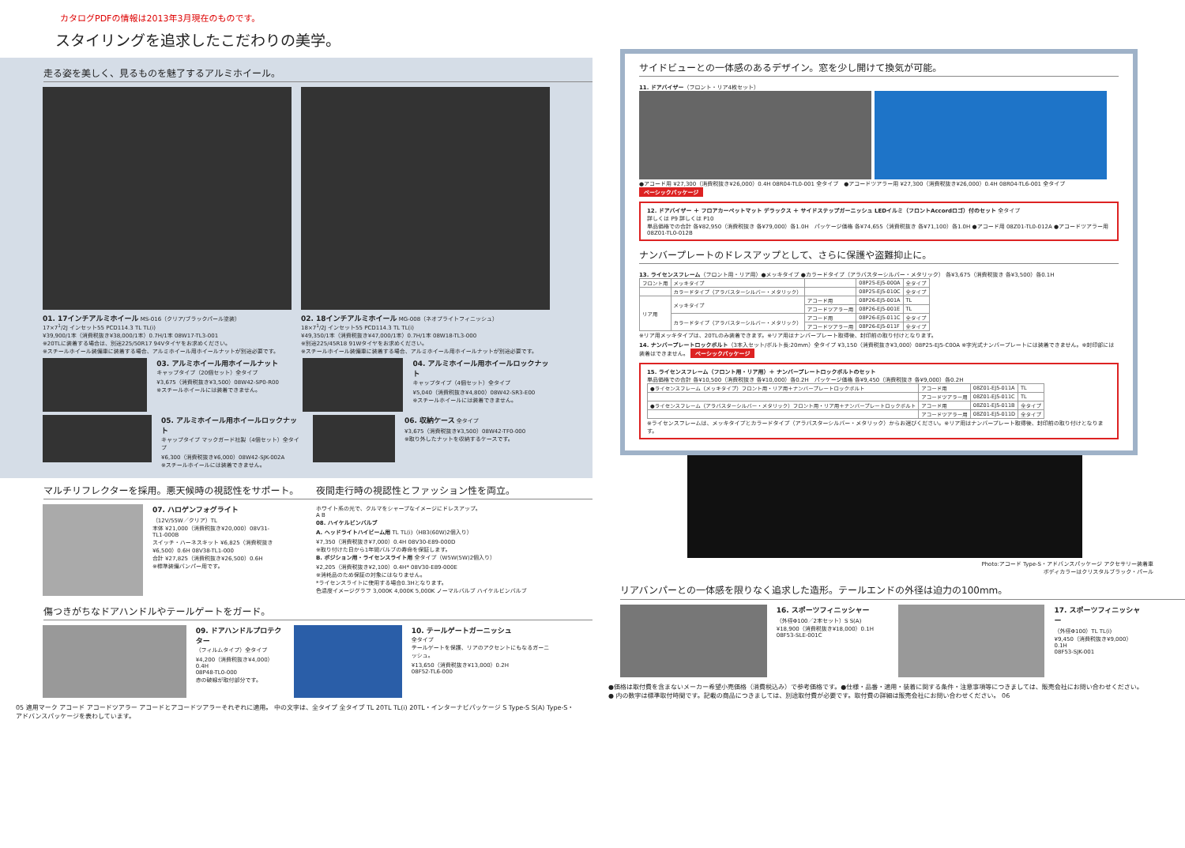カタログPDFの情報は2013年3月現在のものです。
スタイリングを追求したこだわりの美学。
走る姿を美しく、見るものを魅了するアルミホイール。
01. 17インチアルミホイール MS-016（クリア/ブラックパール塗装）
17×7<sup>1</sup>/2J インセット55 PCD114.3 TL TL(i)
¥39,900/1本（消費税抜き¥38,000/1本）0.7H/1本 08W17-TL3-001
※20TLに装着する場合は、別途225/50R17 94Vタイヤをお求めください。
※スチールホイール装備車に装着する場合、アルミホイール用ホイールナットが別途必要です。
02. 18インチアルミホイール MG-008（ネオプライトフィニッシュ）
18×7<sup>1</sup>/2J インセット55 PCD114.3 TL TL(i)
¥49,350/1本（消費税抜き¥47,000/1本）0.7H/1本 08W18-TL3-000
※別途225/45R18 91Wタイヤをお求めください。
※スチールホイール装備車に装着する場合、アルミホイール用ホイールナットが別途必要です。
03. アルミホイール用ホイールナット
キャップタイプ（20個セット）全タイプ
¥3,675（消費税抜き¥3,500）08W42-SP0-R00
※スチールホイールには装着できません。
04. アルミホイール用ホイールロックナット
キャップタイプ（4個セット）全タイプ
¥5,040（消費税抜き¥4,800）08W42-SR3-E00
※スチールホイールには装着できません。
05. アルミホイール用ホイールロックナット
キャップタイプ マックガード社製（4個セット）全タイプ
¥6,300（消費税抜き¥6,000）08W42-SJK-002A
※スチールホイールには装着できません。
06. 収納ケース 全タイプ
¥3,675（消費税抜き¥3,500）08W42-TF0-000
※取り外したナットを収納するケースです。
マルチリフレクターを採用。悪天候時の視認性をサポート。
07. ハロゲンフォグライト
（12V/55W／クリア）TL
本体 ¥21,000（消費税抜き¥20,000）08V31-TL1-000B
スイッチ・ハーネスキット ¥6,825（消費税抜き¥6,500）0.6H 08V38-TL1-000
合計 ¥27,825（消費税抜き¥26,500）0.6H
※標準装備バンパー用です。
夜間走行時の視認性とファッション性を両立。
ホワイト系の光で、クルマをシャープなイメージにドレスアップ。
A B
08. ハイケルビンバルブ
A. ヘッドライトハイビーム用 TL TL(i)（HB3(60W)2個入り）
¥7,350（消費税抜き¥7,000）0.4H 08V30-E89-000D
※取り付けた日から1年間バルブの寿命を保証します。
B. ポジション用・ライセンスライト用 全タイプ（W5W(5W)2個入り）
¥2,205（消費税抜き¥2,100）0.4H* 08V30-E89-000E
※消耗品のため保証の対象にはなりません。
*ライセンスライトに使用する場合0.3Hとなります。
色温度イメージグラフ 3,000K 4,000K 5,000K ノーマルバルブ ハイケルビンバルブ
傷つきがちなドアハンドルやテールゲートをガード。
09. ドアハンドルプロテクター
（フィルムタイプ）全タイプ
¥4,200（消費税抜き¥4,000）0.4H
08P48-TL0-000
赤の破線が取付部分です。
10. テールゲートガーニッシュ
全タイプ
テールゲートを保護、リアのアクセントにもなるガーニッシュ。
¥13,650（消費税抜き¥13,000）0.2H
08F52-TL6-000
05 適用マーク アコード アコードツアラー アコードとアコードツアラーそれぞれに適用。 中の文字は、全タイプ 全タイプ TL 20TL TL(i) 20TL・インターナビパッケージ S Type-S S(A) Type-S・アドバンスパッケージを表わしています。
サイドビューとの一体感のあるデザイン。窓を少し開けて換気が可能。
11. ドアバイザー（フロント・リア4枚セット）
●アコード用 ¥27,300（消費税抜き¥26,000）0.4H 08R04-TL0-001 全タイプ　●アコードツアラー用 ¥27,300（消費税抜き¥26,000）0.4H 08R04-TL6-001 全タイプ
ベーシックパッケージ
12. ドアバイザー ＋ フロアカーペットマット デラックス ＋ サイドステップガーニッシュ LEDイルミ（フロントAccordロゴ）付のセット 全タイプ
詳しくは P9 詳しくは P10
単品価格での合計 各¥82,950（消費税抜き 各¥79,000）各1.0H　パッケージ価格 各¥74,655（消費税抜き 各¥71,100）各1.0H ●アコード用 08Z01-TL0-012A ●アコードツアラー用 08Z01-TL0-012B
ナンバープレートのドレスアップとして、さらに保護や盗難抑止に。
13. ライセンスフレーム（フロント用・リア用）●メッキタイプ ●カラードタイプ（アラバスターシルバー・メタリック） 各¥3,675（消費税抜き 各¥3,500）各0.1H
| フロント用 | メッキタイプ | | 08P25-EJ5-000A | 全タイプ |
| | カラードタイプ（アラバスターシルバー・メタリック） | | 08P25-EJ5-010C | 全タイプ |
| リア用 | メッキタイプ | アコード用 | 08P26-EJ5-001A | TL |
| | | アコードツアラー用 | 08P26-EJ5-001E | TL |
| | カラードタイプ（アラバスターシルバー・メタリック） | アコード用 | 08P26-EJ5-011C | 全タイプ |
| | | アコードツアラー用 | 08P26-EJ5-011F | 全タイプ |
※リア用メッキタイプは、20TLのみ装着できます。※リア用はナンバープレート取得後、封印前の取り付けとなります。
14. ナンバープレートロックボルト（3本入セット/ボルト長:20mm）全タイプ ¥3,150（消費税抜き¥3,000）08P25-EJ5-C00A ※字光式ナンバープレートには装着できません。※封印部には装着はできません。
ベーシックパッケージ
15. ライセンスフレーム（フロント用・リア用）＋ ナンバープレートロックボルトのセット
単品価格での合計 各¥10,500（消費税抜き 各¥10,000）各0.2H　パッケージ価格 各¥9,450（消費税抜き 各¥9,000）各0.2H
| ●ライセンスフレーム（メッキタイプ）フロント用・リア用＋ナンバープレートロックボルト | アコード用 | 08Z01-EJ5-011A | TL |
| | アコードツアラー用 | 08Z01-EJ5-011C | TL |
| ●ライセンスフレーム（アラバスターシルバー・メタリック）フロント用・リア用＋ナンバープレートロックボルト | アコード用 | 08Z01-EJ5-011B | 全タイプ |
| | アコードツアラー用 | 08Z01-EJ5-011D | 全タイプ |
※ライセンスフレームは、メッキタイプとカラードタイプ（アラバスターシルバー・メタリック）からお選びください。※リア用はナンバープレート取得後、封印前の取り付けとなります。
Photo:アコード Type-S・アドバンスパッケージ アクセサリー装着車
ボディカラーはクリスタルブラック・パール
リアバンパーとの一体感を限りなく追求した造形。テールエンドの外径は迫力の100mm。
16. スポーツフィニッシャー
（外径Φ100／2本セット）S S(A)
¥18,900（消費税抜き¥18,000）0.1H
08F53-SLE-001C
17. スポーツフィニッシャー
（外径Φ100）TL TL(i)
¥9,450（消費税抜き¥9,000）0.1H
08F53-SJK-001
●価格は取付費を含まないメーカー希望小売価格（消費税込み）で参考価格です。●仕様・品番・適用・装着に関する条件・注意事項等につきましては、販売会社にお問い合わせください。
● 内の数字は標準取付時間です。記載の商品につきましては、別途取付費が必要です。取付費の詳細は販売会社にお問い合わせください。 06